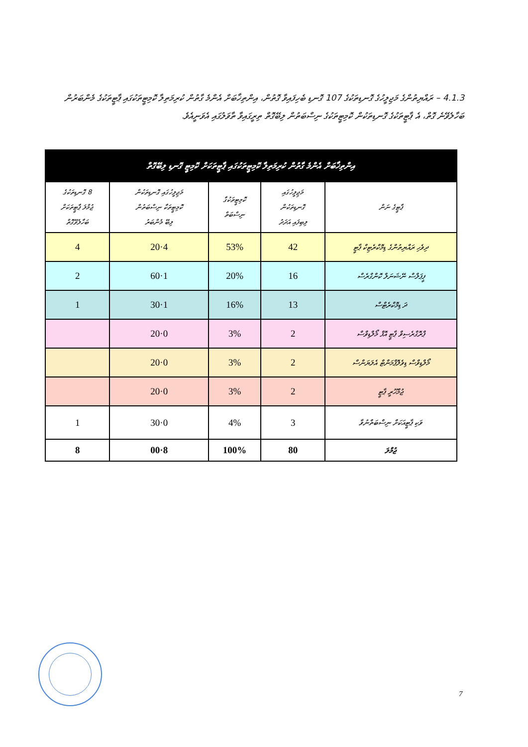4.1.3 – ރައްޔިތުންގެ މަޖިލީހުގެ ގޮނޑިތަކުގެ 107 ގޮނޑި ބެހިފައިވާ ގޮތުން، އިންތިޚާބަށް އެންމެ ގާތުން ކުރިމަތިލާ ކޮމިޓީތަކުގައި ޕާޓީތަކުގެ މެންބަރުން ބަހާލެވޭނެ ގޮތް، އެ ޕާޓީތަކުގެ ގޮނޑިތަކުން ކޮމިޓީތަކުގެ ނިސްބަތުން ލިބޭގޮތް ތިރީގައިވާ ތާވަލުގައި އެވަނީއެވެ.
| އިންތިޚާބަށް އެންމެ ގާތުން ކުރިމަތިލާ ކޮމިޓީތަކުގައި ޕާޓީތަކަށް ކޮމިޓީ ގޮނޑި ލިބޭގޮތް | | | | |
| --- | --- | --- | --- | --- |
| ޕާޓީގެ ނަން | މަޖިލީހުގައި ގޮނޑިތަކުން ލިބިފައި އަދަދު | ކޮމިޓީތަކުގާ ނިސްބަތް | މަޖިލީހުގައި ގޮނޑިތަކުން ކޮމިޓީތަކާ ނިސްބަތުން ލިބޭ މެންބަރު | 8 ގޮނޑިތަކުގެ ޖުމްލަ ޕާޓީތަކަށް ބަހާލެވޭގޮތް |
| ދިވެހި ރައްޔިތުންގެ ޑިމޮކްރެޓިކް ޕާޓީ | 42 | 53% | 4·20 | 4 |
| ޕީޕަލްސް ނޭޝަނަލް ކޮންގްރެސް | 16 | 20% | 1·60 | 2 |
| ދަ ޑިމޮކްރެޓްސް | 13 | 16% | 1·30 | 1 |
| ޕްރޮގްރެސިވް ޕާޓީ އޮފް މޯލްޑިވްސް | 2 | 3% | 0·20 | |
| މޯލްޑިވްސް ޑިވެލޮޕްމަންޓް އެލަޔަންސް | 2 | 3% | 0·20 | |
| ޖުމްހޫރީ ޕާޓީ | 2 | 3% | 0·20 | |
| ވަކި ޕާޓީއަކަށް ނިސްބަތްނުވާ | 3 | 4% | 0·30 | 1 |
| ޖުމްލަ | 80 | 100% | 8·00 | 8 |
7